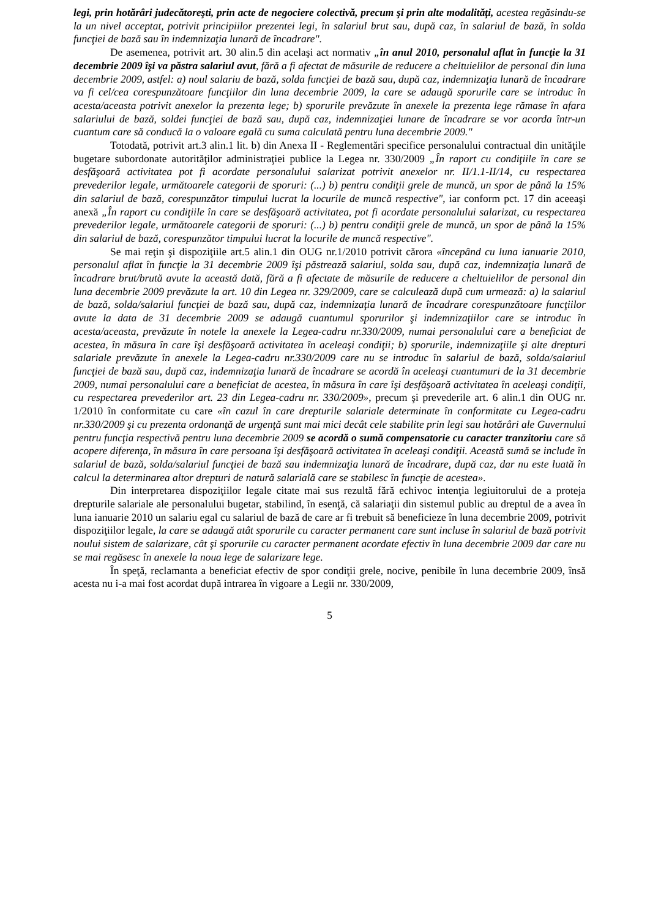legi, prin hotărâri judecătoreşti, prin acte de negociere colectivă, precum şi prin alte modalităţi, acestea regăsindu-se la un nivel acceptat, potrivit principiilor prezentei legi, în salariul brut sau, după caz, în salariul de bază, în solda funcţiei de bază sau în indemnizaţia lunară de încadrare".
De asemenea, potrivit art. 30 alin.5 din acelaşi act normativ „în anul 2010, personalul aflat în funcţie la 31 decembrie 2009 îşi va păstra salariul avut, fără a fi afectat de măsurile de reducere a cheltuielilor de personal din luna decembrie 2009, astfel: a) noul salariu de bază, solda funcţiei de bază sau, după caz, indemnizaţia lunară de încadrare va fi cel/cea corespunzătoare funcţiilor din luna decembrie 2009, la care se adaugă sporurile care se introduc în acesta/aceasta potrivit anexelor la prezenta lege; b) sporurile prevăzute în anexele la prezenta lege rămase în afara salariului de bază, soldei funcţiei de bază sau, după caz, indemnizaţiei lunare de încadrare se vor acorda într-un cuantum care să conducă la o valoare egală cu suma calculată pentru luna decembrie 2009."
Totodată, potrivit art.3 alin.1 lit. b) din Anexa II - Reglementări specifice personalului contractual din unităţile bugetare subordonate autorităţilor administraţiei publice la Legea nr. 330/2009 „În raport cu condiţiile în care se desfăşoară activitatea pot fi acordate personalului salarizat potrivit anexelor nr. II/1.1-II/14, cu respectarea prevederilor legale, următoarele categorii de sporuri: (...) b) pentru condiţii grele de muncă, un spor de până la 15% din salariul de bază, corespunzător timpului lucrat la locurile de muncă respective", iar conform pct. 17 din aceeaşi anexă „În raport cu condiţiile în care se desfăşoară activitatea, pot fi acordate personalului salarizat, cu respectarea prevederilor legale, următoarele categorii de sporuri: (...) b) pentru condiţii grele de muncă, un spor de până la 15% din salariul de bază, corespunzător timpului lucrat la locurile de muncă respective".
Se mai reţin şi dispoziţiile art.5 alin.1 din OUG nr.1/2010 potrivit cărora «începând cu luna ianuarie 2010, personalul aflat în funcţie la 31 decembrie 2009 îşi păstrează salariul, solda sau, după caz, indemnizaţia lunară de încadrare brut/brută avute la această dată, fără a fi afectate de măsurile de reducere a cheltuielilor de personal din luna decembrie 2009 prevăzute la art. 10 din Legea nr. 329/2009, care se calculează după cum urmează: a) la salariul de bază, solda/salariul funcţiei de bază sau, după caz, indemnizaţia lunară de încadrare corespunzătoare funcţiilor avute la data de 31 decembrie 2009 se adaugă cuantumul sporurilor şi indemnizaţiilor care se introduc în acesta/aceasta, prevăzute în notele la anexele la Legea-cadru nr.330/2009, numai personalului care a beneficiat de acestea, în măsura în care îşi desfăşoară activitatea în aceleaşi condiţii; b) sporurile, indemnizaţiile şi alte drepturi salariale prevăzute în anexele la Legea-cadru nr.330/2009 care nu se introduc în salariul de bază, solda/salariul funcţiei de bază sau, după caz, indemnizaţia lunară de încadrare se acordă în aceleaşi cuantumuri de la 31 decembrie 2009, numai personalului care a beneficiat de acestea, în măsura în care îşi desfăşoară activitatea în aceleaşi condiţii, cu respectarea prevederilor art. 23 din Legea-cadru nr. 330/2009», precum şi prevederile art. 6 alin.1 din OUG nr. 1/2010 în conformitate cu care «în cazul în care drepturile salariale determinate în conformitate cu Legea-cadru nr.330/2009 şi cu prezenta ordonanţă de urgenţă sunt mai mici decât cele stabilite prin legi sau hotărâri ale Guvernului pentru funcţia respectivă pentru luna decembrie 2009 se acordă o sumă compensatorie cu caracter tranzitoriu care să acopere diferenţa, în măsura în care persoana îşi desfăşoară activitatea în aceleaşi condiţii. Această sumă se include în salariul de bază, solda/salariul funcţiei de bază sau indemnizaţia lunară de încadrare, după caz, dar nu este luată în calcul la determinarea altor drepturi de natură salarială care se stabilesc în funcţie de acestea».
Din interpretarea dispoziţiilor legale citate mai sus rezultă fără echivoc intenţia legiuitorului de a proteja drepturile salariale ale personalului bugetar, stabilind, în esenţă, că salariaţii din sistemul public au dreptul de a avea în luna ianuarie 2010 un salariu egal cu salariul de bază de care ar fi trebuit să beneficieze în luna decembrie 2009, potrivit dispoziţiilor legale, la care se adaugă atât sporurile cu caracter permanent care sunt incluse în salariul de bază potrivit noului sistem de salarizare, cât şi sporurile cu caracter permanent acordate efectiv în luna decembrie 2009 dar care nu se mai regăsesc în anexele la noua lege de salarizare lege.
În speţă, reclamanta a beneficiat efectiv de spor condiţii grele, nocive, penibile în luna decembrie 2009, însă acesta nu i-a mai fost acordat după intrarea în vigoare a Legii nr. 330/2009,
5